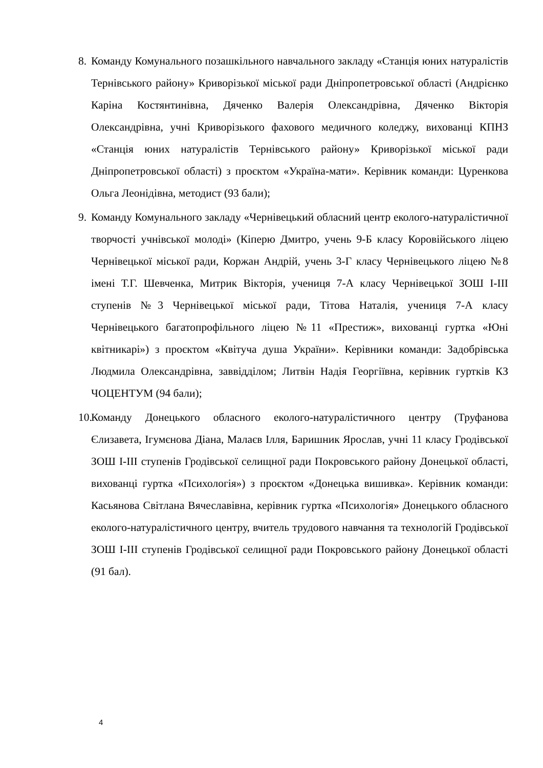8. Команду Комунального позашкільного навчального закладу «Станція юних натуралістів Тернівського району» Криворізької міської ради Дніпропетровської області (Андрієнко Каріна Костянтинівна, Дяченко Валерія Олександрівна, Дяченко Вікторія Олександрівна, учні Криворізького фахового медичного коледжу, вихованці КПНЗ «Станція юних натуралістів Тернівського району» Криворізької міської ради Дніпропетровської області) з проєктом «Україна-мати». Керівник команди: Цуренкова Ольга Леонідівна, методист (93 бали);
9. Команду Комунального закладу «Чернівецький обласний центр еколого-натуралістичної творчості учнівської молоді» (Кіперю Дмитро, учень 9-Б класу Коровійського ліцею Чернівецької міської ради, Коржан Андрій, учень 3-Г класу Чернівецького ліцею №8 імені Т.Г. Шевченка, Митрик Вікторія, учениця 7-А класу Чернівецької ЗОШ І-ІІІ ступенів №3 Чернівецької міської ради, Тітова Наталія, учениця 7-А класу Чернівецького багатопрофільного ліцею №11 «Престиж», вихованці гуртка «Юні квітникарі») з проєктом «Квітуча душа України». Керівники команди: Задобрівська Людмила Олександрівна, заввідділом; Литвін Надія Георгіївна, керівник гуртків КЗ ЧОЦЕНТУМ (94 бали);
10. Команду Донецького обласного еколого-натуралістичного центру (Труфанова Єлизавета, Ігумєнова Діана, Малаєв Ілля, Баришник Ярослав, учні 11 класу Гродівської ЗОШ І-ІІІ ступенів Гродівської селищної ради Покровського району Донецької області, вихованці гуртка «Психологія») з проєктом «Донецька вишивка». Керівник команди: Касьянова Світлана Вячеславівна, керівник гуртка «Психологія» Донецького обласного еколого-натуралістичного центру, вчитель трудового навчання та технологій Гродівської ЗОШ І-ІІІ ступенів Гродівської селищної ради Покровського району Донецької області (91 бал).
4